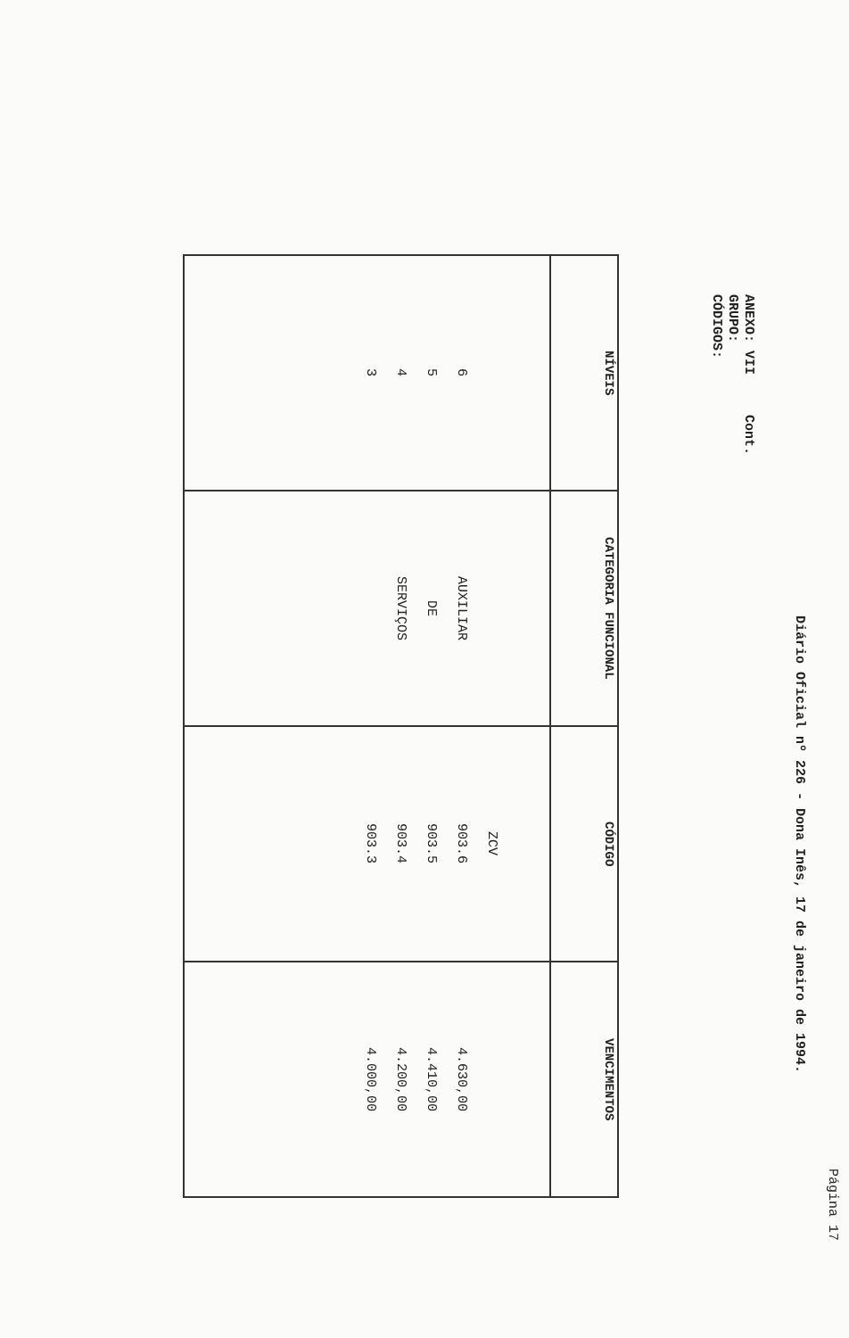Página 17
Diário Oficial nº 226 - Dona Inês, 17 de janeiro de 1994.
ANEXO: VII Cont.
GRUPO:
CÓDIGOS:
| NÍVEIS | CATEGORIA FUNCIONAL | CÓDIGO | VENCIMENTOS |
| --- | --- | --- | --- |
| 6 5 4 3 | AUXILIAR DE SERVIÇOS | ZCV 903.6 903.5 903.4 903.3 | 4.630,00 4.410,00 4.200,00 4.000,00 |